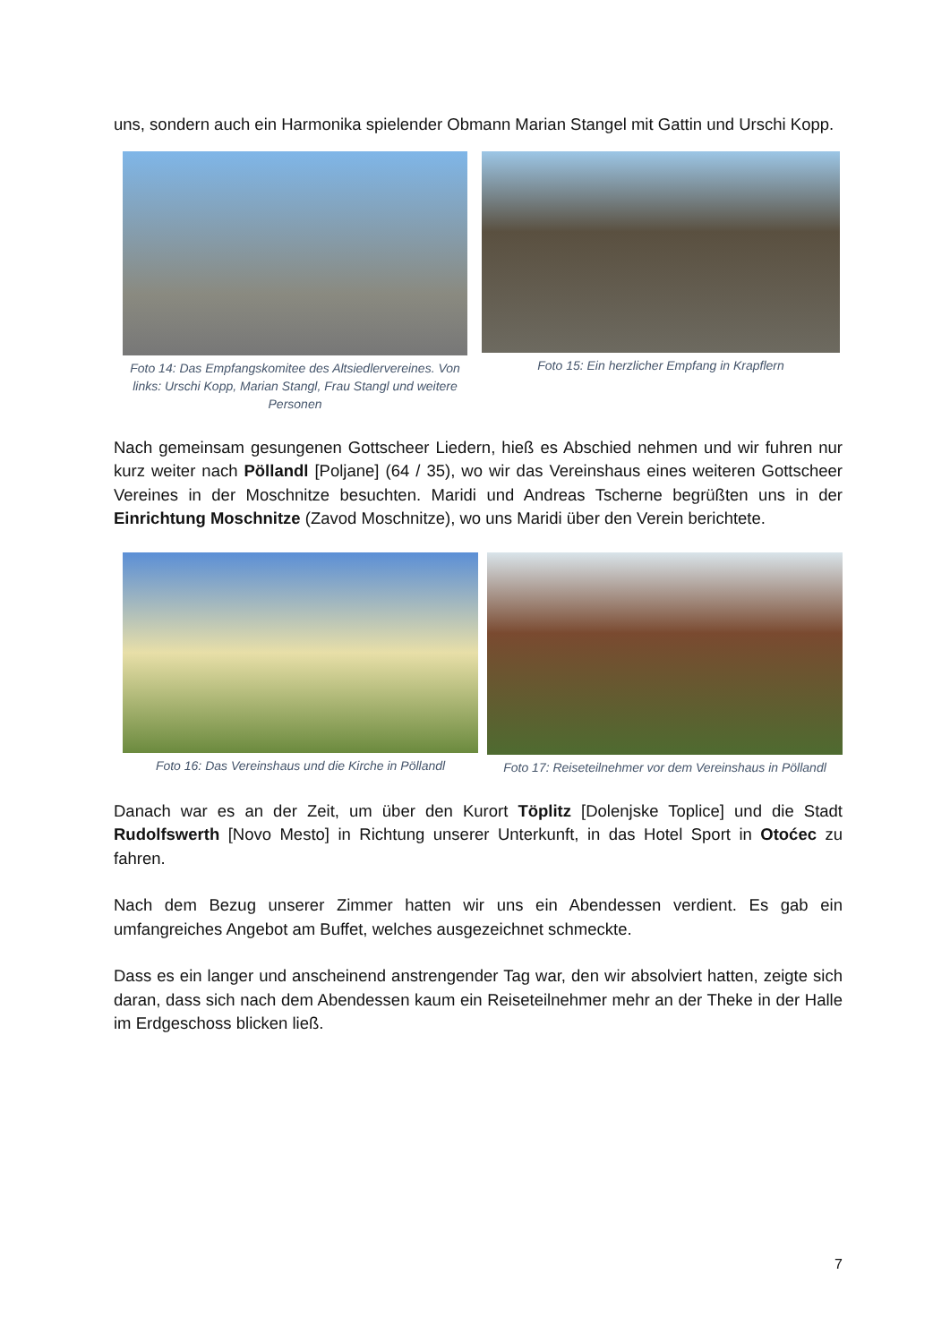uns, sondern auch ein Harmonika spielender Obmann Marian Stangel mit Gattin und Urschi Kopp.
Foto 14: Das Empfangskomitee des Altsiedlervereines. Von links: Urschi Kopp, Marian Stangl, Frau Stangl und weitere Personen
Foto 15: Ein herzlicher Empfang in Krapflern
Nach gemeinsam gesungenen Gottscheer Liedern, hieß es Abschied nehmen und wir fuhren nur kurz weiter nach Pöllandl [Poljane] (64 / 35), wo wir das Vereinshaus eines weiteren Gottscheer Vereines in der Moschnitze besuchten. Maridi und Andreas Tscherne begrüßten uns in der Einrichtung Moschnitze (Zavod Moschnitze), wo uns Maridi über den Verein berichtete.
Foto 16: Das Vereinshaus und die Kirche in Pöllandl
Foto 17: Reiseteilnehmer vor dem Vereinshaus in Pöllandl
Danach war es an der Zeit, um über den Kurort Töplitz [Dolenjske Toplice] und die Stadt Rudolfswerth [Novo Mesto] in Richtung unserer Unterkunft, in das Hotel Sport in Otoćec zu fahren.
Nach dem Bezug unserer Zimmer hatten wir uns ein Abendessen verdient. Es gab ein umfangreiches Angebot am Buffet, welches ausgezeichnet schmeckte.
Dass es ein langer und anscheinend anstrengender Tag war, den wir absolviert hatten, zeigte sich daran, dass sich nach dem Abendessen kaum ein Reiseteilnehmer mehr an der Theke in der Halle im Erdgeschoss blicken ließ.
7